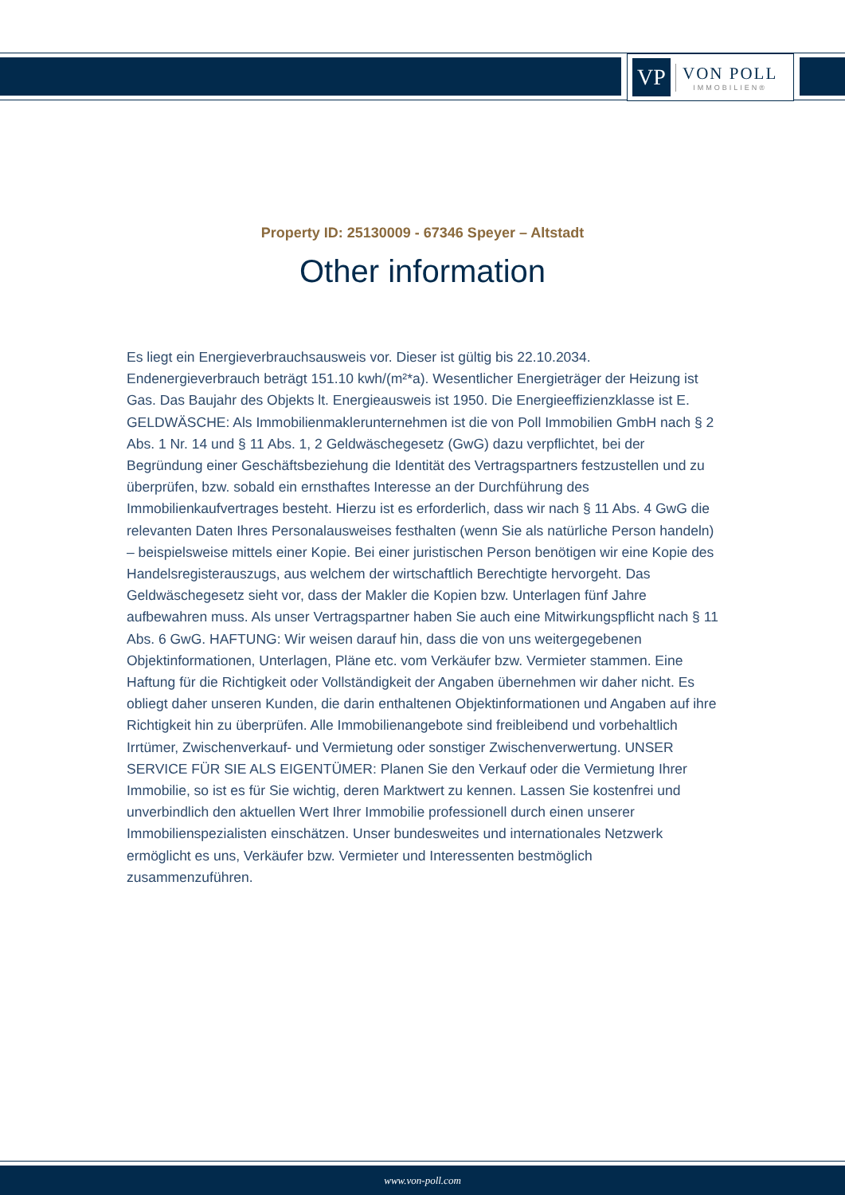VP
VON POLL
IMMOBILIEN®
Property ID: 25130009 - 67346 Speyer – Altstadt
Other information
Es liegt ein Energieverbrauchsausweis vor. Dieser ist gültig bis 22.10.2034. Endenergieverbrauch beträgt 151.10 kwh/(m²*a). Wesentlicher Energieträger der Heizung ist Gas. Das Baujahr des Objekts lt. Energieausweis ist 1950. Die Energieeffizienzklasse ist E. GELDWÄSCHE: Als Immobilienmaklerunternehmen ist die von Poll Immobilien GmbH nach § 2 Abs. 1 Nr. 14 und § 11 Abs. 1, 2 Geldwäschegesetz (GwG) dazu verpflichtet, bei der Begründung einer Geschäftsbeziehung die Identität des Vertragspartners festzustellen und zu überprüfen, bzw. sobald ein ernsthaftes Interesse an der Durchführung des Immobilienkaufvertrages besteht. Hierzu ist es erforderlich, dass wir nach § 11 Abs. 4 GwG die relevanten Daten Ihres Personalausweises festhalten (wenn Sie als natürliche Person handeln) – beispielsweise mittels einer Kopie. Bei einer juristischen Person benötigen wir eine Kopie des Handelsregisterauszugs, aus welchem der wirtschaftlich Berechtigte hervorgeht. Das Geldwäschegesetz sieht vor, dass der Makler die Kopien bzw. Unterlagen fünf Jahre aufbewahren muss. Als unser Vertragspartner haben Sie auch eine Mitwirkungspflicht nach § 11 Abs. 6 GwG. HAFTUNG: Wir weisen darauf hin, dass die von uns weitergegebenen Objektinformationen, Unterlagen, Pläne etc. vom Verkäufer bzw. Vermieter stammen. Eine Haftung für die Richtigkeit oder Vollständigkeit der Angaben übernehmen wir daher nicht. Es obliegt daher unseren Kunden, die darin enthaltenen Objektinformationen und Angaben auf ihre Richtigkeit hin zu überprüfen. Alle Immobilienangebote sind freibleibend und vorbehaltlich Irrtümer, Zwischenverkauf- und Vermietung oder sonstiger Zwischenverwertung. UNSER SERVICE FÜR SIE ALS EIGENTÜMER: Planen Sie den Verkauf oder die Vermietung Ihrer Immobilie, so ist es für Sie wichtig, deren Marktwert zu kennen. Lassen Sie kostenfrei und unverbindlich den aktuellen Wert Ihrer Immobilie professionell durch einen unserer Immobilienspezialisten einschätzen. Unser bundesweites und internationales Netzwerk ermöglicht es uns, Verkäufer bzw. Vermieter und Interessenten bestmöglich zusammenzuführen.
www.von-poll.com